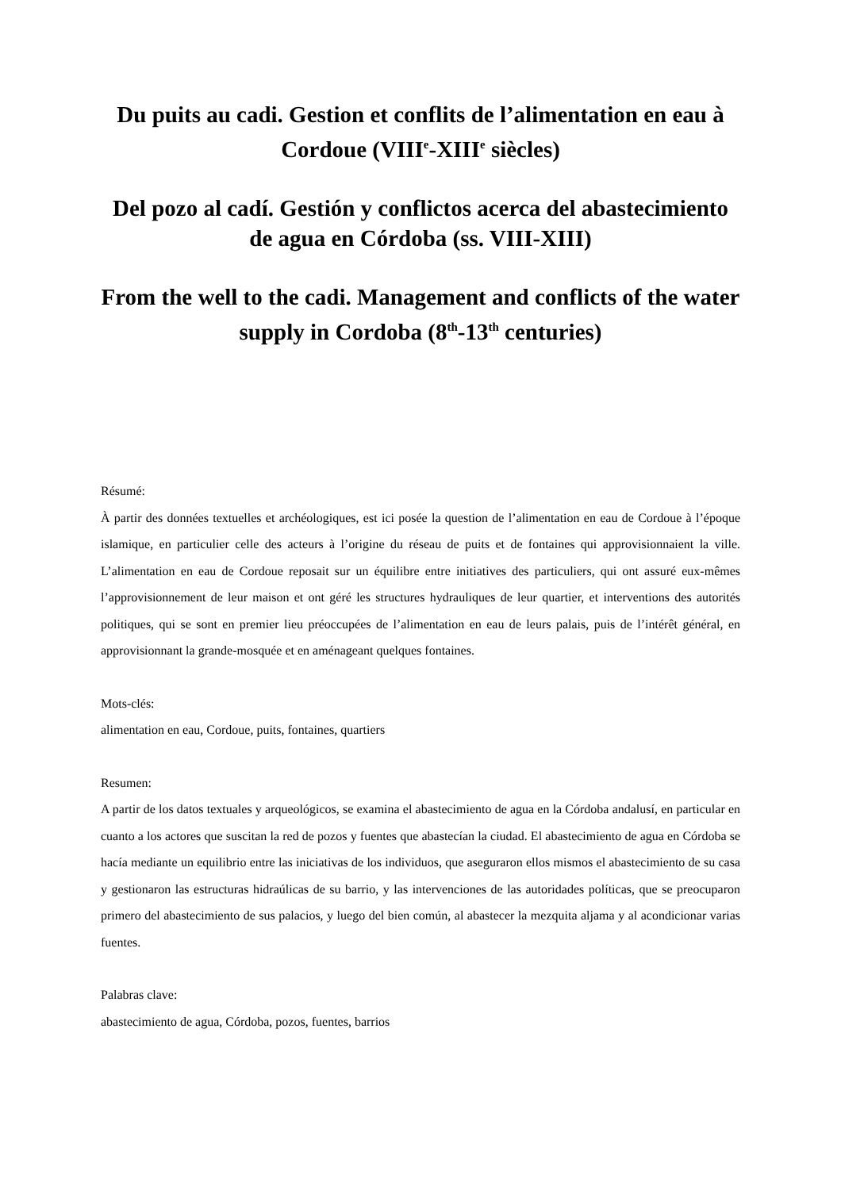Du puits au cadi. Gestion et conflits de l’alimentation en eau à Cordoue (VIII<sup>e</sup>-XIII<sup>e</sup> siècles)
Del pozo al cadí. Gestión y conflictos acerca del abastecimiento de agua en Córdoba (ss. VIII-XIII)
From the well to the cadi. Management and conflicts of the water supply in Cordoba (8<sup>th</sup>-13<sup>th</sup> centuries)
Résumé:
À partir des données textuelles et archéologiques, est ici posée la question de l’alimentation en eau de Cordoue à l’époque islamique, en particulier celle des acteurs à l’origine du réseau de puits et de fontaines qui approvisionnaient la ville. L’alimentation en eau de Cordoue reposait sur un équilibre entre initiatives des particuliers, qui ont assuré eux-mêmes l’approvisionnement de leur maison et ont géré les structures hydrauliques de leur quartier, et interventions des autorités politiques, qui se sont en premier lieu préoccupées de l’alimentation en eau de leurs palais, puis de l’intérêt général, en approvisionnant la grande-mosquée et en aménageant quelques fontaines.
Mots-clés:
alimentation en eau, Cordoue, puits, fontaines, quartiers
Resumen:
A partir de los datos textuales y arqueológicos, se examina el abastecimiento de agua en la Córdoba andalusí, en particular en cuanto a los actores que suscitan la red de pozos y fuentes que abastecían la ciudad. El abastecimiento de agua en Córdoba se hacía mediante un equilibrio entre las iniciativas de los individuos, que aseguraron ellos mismos el abastecimiento de su casa y gestionaron las estructuras hidraúlicas de su barrio, y las intervenciones de las autoridades políticas, que se preocuparon primero del abastecimiento de sus palacios, y luego del bien común, al abastecer la mezquita aljama y al acondicionar varias fuentes.
Palabras clave:
abastecimiento de agua, Córdoba, pozos, fuentes, barrios